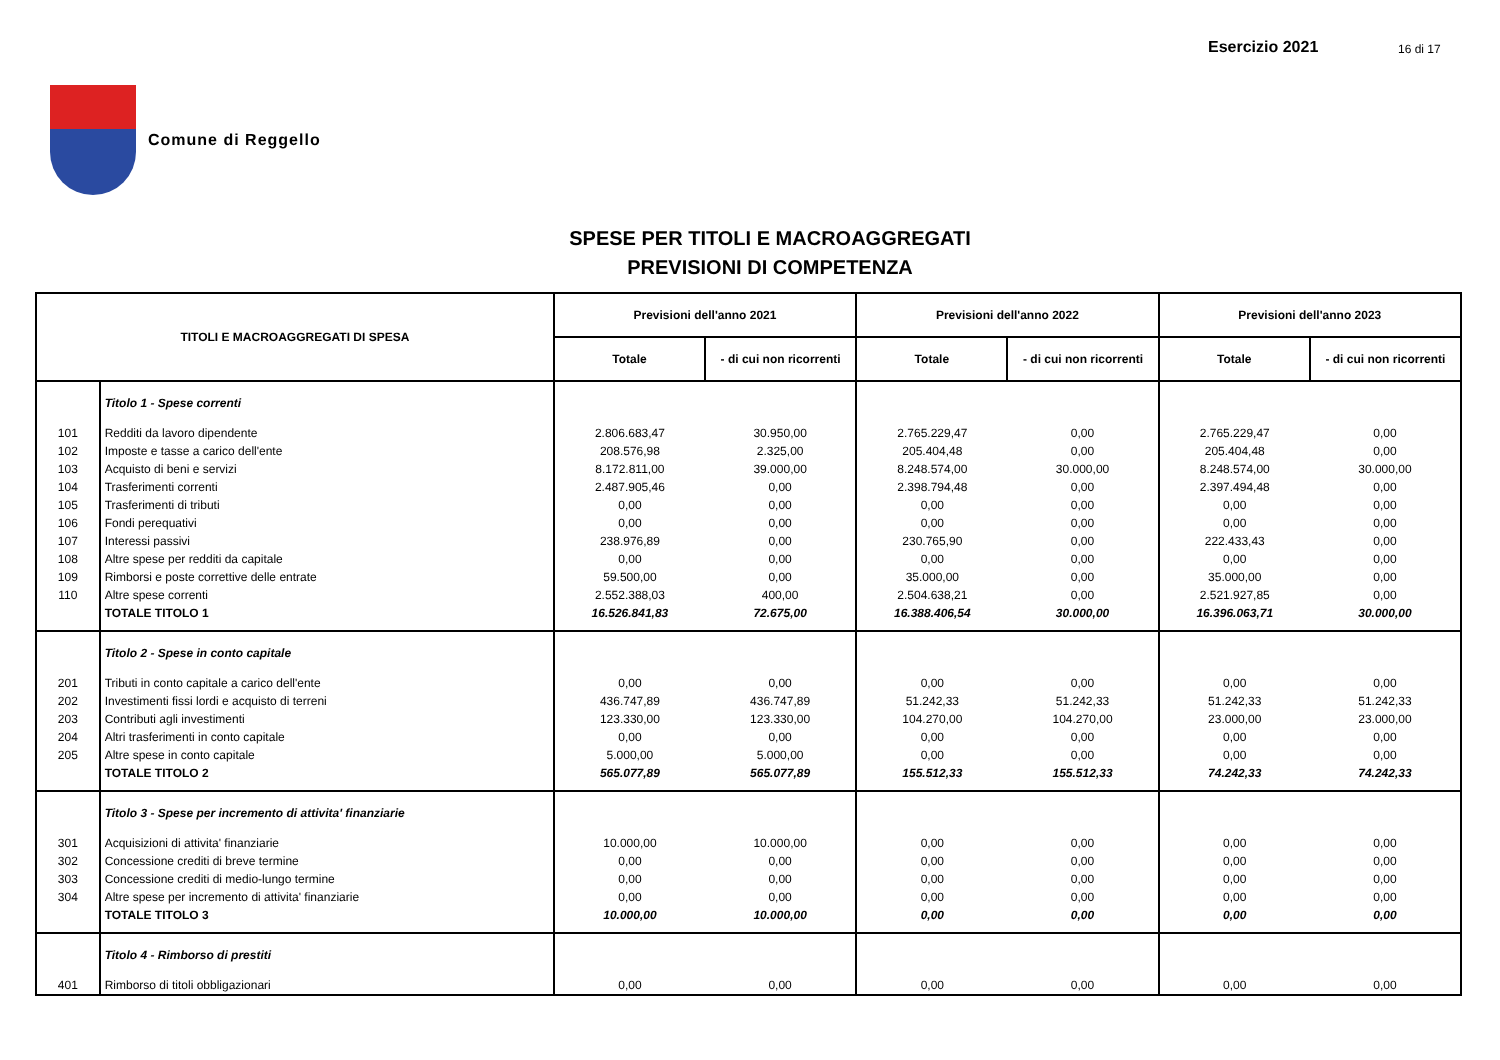Esercizio 2021 16 di 17
Comune di Reggello
SPESE PER TITOLI E MACROAGGREGATI
PREVISIONI DI COMPETENZA
| TITOLI E MACROAGGREGATI DI SPESA | | Previsioni dell'anno 2021 | | Previsioni dell'anno 2022 | | Previsioni dell'anno 2023 | |
| --- | --- | --- | --- | --- | --- | --- | --- |
| | | Totale | - di cui non ricorrenti | Totale | - di cui non ricorrenti | Totale | - di cui non ricorrenti |
| | Titolo 1 - Spese correnti | | | | | | |
| 101 | Redditi da lavoro dipendente | 2.806.683,47 | 30.950,00 | 2.765.229,47 | 0,00 | 2.765.229,47 | 0,00 |
| 102 | Imposte e tasse a carico dell'ente | 208.576,98 | 2.325,00 | 205.404,48 | 0,00 | 205.404,48 | 0,00 |
| 103 | Acquisto di beni e servizi | 8.172.811,00 | 39.000,00 | 8.248.574,00 | 30.000,00 | 8.248.574,00 | 30.000,00 |
| 104 | Trasferimenti correnti | 2.487.905,46 | 0,00 | 2.398.794,48 | 0,00 | 2.397.494,48 | 0,00 |
| 105 | Trasferimenti di tributi | 0,00 | 0,00 | 0,00 | 0,00 | 0,00 | 0,00 |
| 106 | Fondi perequativi | 0,00 | 0,00 | 0,00 | 0,00 | 0,00 | 0,00 |
| 107 | Interessi passivi | 238.976,89 | 0,00 | 230.765,90 | 0,00 | 222.433,43 | 0,00 |
| 108 | Altre spese per redditi da capitale | 0,00 | 0,00 | 0,00 | 0,00 | 0,00 | 0,00 |
| 109 | Rimborsi e poste correttive delle entrate | 59.500,00 | 0,00 | 35.000,00 | 0,00 | 35.000,00 | 0,00 |
| 110 | Altre spese correnti | 2.552.388,03 | 400,00 | 2.504.638,21 | 0,00 | 2.521.927,85 | 0,00 |
| | TOTALE TITOLO 1 | 16.526.841,83 | 72.675,00 | 16.388.406,54 | 30.000,00 | 16.396.063,71 | 30.000,00 |
| | Titolo 2 - Spese in conto capitale | | | | | | |
| 201 | Tributi in conto capitale a carico dell'ente | 0,00 | 0,00 | 0,00 | 0,00 | 0,00 | 0,00 |
| 202 | Investimenti fissi lordi e acquisto di terreni | 436.747,89 | 436.747,89 | 51.242,33 | 51.242,33 | 51.242,33 | 51.242,33 |
| 203 | Contributi agli investimenti | 123.330,00 | 123.330,00 | 104.270,00 | 104.270,00 | 23.000,00 | 23.000,00 |
| 204 | Altri trasferimenti in conto capitale | 0,00 | 0,00 | 0,00 | 0,00 | 0,00 | 0,00 |
| 205 | Altre spese in conto capitale | 5.000,00 | 5.000,00 | 0,00 | 0,00 | 0,00 | 0,00 |
| | TOTALE TITOLO 2 | 565.077,89 | 565.077,89 | 155.512,33 | 155.512,33 | 74.242,33 | 74.242,33 |
| | Titolo 3 - Spese per incremento di attivita' finanziarie | | | | | | |
| 301 | Acquisizioni di attivita' finanziarie | 10.000,00 | 10.000,00 | 0,00 | 0,00 | 0,00 | 0,00 |
| 302 | Concessione crediti di breve termine | 0,00 | 0,00 | 0,00 | 0,00 | 0,00 | 0,00 |
| 303 | Concessione crediti di medio-lungo termine | 0,00 | 0,00 | 0,00 | 0,00 | 0,00 | 0,00 |
| 304 | Altre spese per incremento di attivita' finanziarie | 0,00 | 0,00 | 0,00 | 0,00 | 0,00 | 0,00 |
| | TOTALE TITOLO 3 | 10.000,00 | 10.000,00 | 0,00 | 0,00 | 0,00 | 0,00 |
| | Titolo 4 - Rimborso di prestiti | | | | | | |
| 401 | Rimborso di titoli obbligazionari | 0,00 | 0,00 | 0,00 | 0,00 | 0,00 | 0,00 |